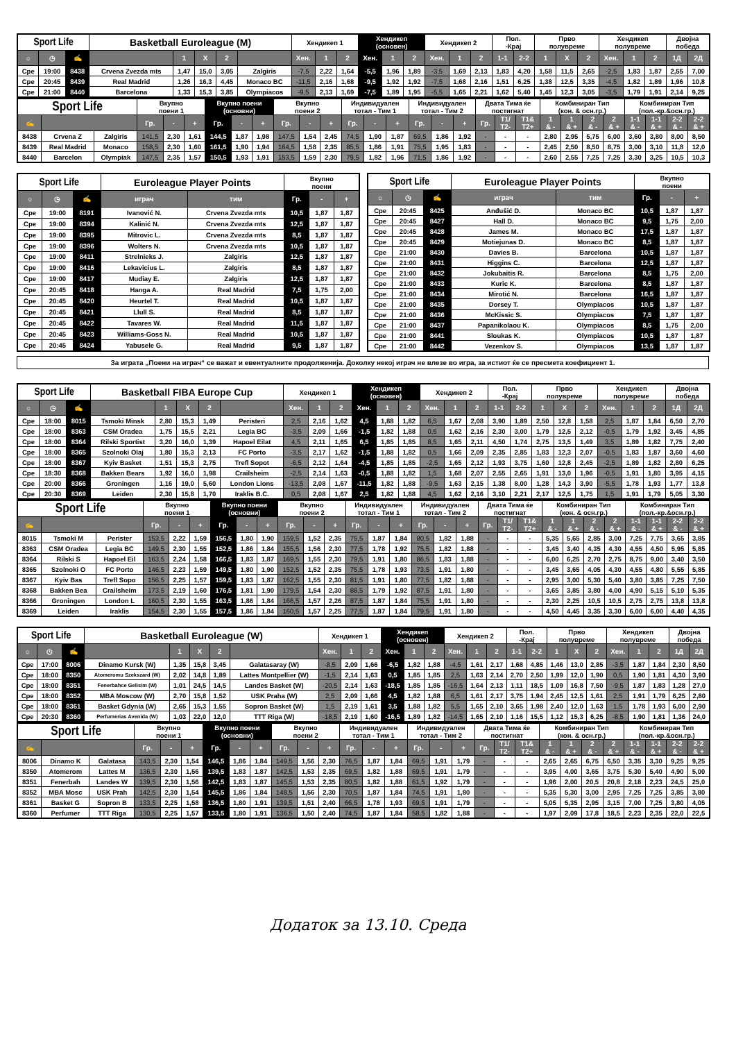| Sport Life | | | Basketball Euroleague (M) | | | | | Хендикеп 1 | | | Хендикеп (основен) | | | Хендикеп 2 | | | Пол. -Крај | | Прво полувреме | | | Хендикеп полувреме | | | Двојна победа | |
| ☼ | ◷ | ✍ | | 1 | X | 2 | | Хен. | 1 | 2 | Хен. | 1 | 2 | Хен. | 1 | 2 | 1-1 | 2-2 | 1 | X | 2 | Хен. | 1 | 2 | 1Д | 2Д |
| Сре | 19:00 | 8438 | Crvena Zvezda mts | 1,47 | 15,0 | 3,05 | Zalgiris | -7,5 | 2,22 | 1,64 | -5,5 | 1,96 | 1,89 | -3,5 | 1,69 | 2,13 | 1,83 | 4,20 | 1,58 | 11,5 | 2,65 | -2,5 | 1,83 | 1,87 | 2,55 | 7,00 |
| Сре | 20:45 | 8439 | Real Madrid | 1,26 | 16,3 | 4,45 | Monaco BC | -11,5 | 2,16 | 1,68 | -9,5 | 1,92 | 1,92 | -7,5 | 1,68 | 2,16 | 1,51 | 6,25 | 1,38 | 12,5 | 3,35 | -4,5 | 1,82 | 1,89 | 1,96 | 10,8 |
| Сре | 21:00 | 8440 | Barcelona | 1,33 | 15,3 | 3,85 | Olympiacos | -9,5 | 2,13 | 1,69 | -7,5 | 1,89 | 1,95 | -5,5 | 1,65 | 2,21 | 1,62 | 5,40 | 1,45 | 12,3 | 3,05 | -3,5 | 1,79 | 1,91 | 2,14 | 9,25 |
| Sport Life | | | Вкупно поени 1 | | | Вкупно поени (основни) | | | Вкупно поени 2 | | | Индивидуален тотал - Тим 1 | | | Индивидуален тотал - Тим 2 | | | Двата Тима ќе постигнат | | | Комбиниран Тип (кон. & осн.гр.) | | | | Комбиниран Тип (пол.-кр.&осн.гр.) | | | |
| ✍ | | | Гр. | - | + | Гр. | - | + | Гр. | - | + | Гр. | - | + | Гр. | - | + | Гр. | T1/ T2- | T1& T2+ | 1 & - | 1 & + | 2 & - | 2 & + | 1-1 & - | 1-1 & + | 2-2 & - | 2-2 & + |
| 8438 | Crvena Z | Zalgiris | 141,5 | 2,30 | 1,61 | 144,5 | 1,87 | 1,98 | 147,5 | 1,54 | 2,45 | 74,5 | 1,90 | 1,87 | 69,5 | 1,86 | 1,92 | - | - | - | 2,80 | 2,95 | 5,75 | 6,00 | 3,60 | 3,80 | 8,00 | 8,50 |
| 8439 | Real Madrid | Monaco | 158,5 | 2,30 | 1,60 | 161,5 | 1,90 | 1,94 | 164,5 | 1,58 | 2,35 | 85,5 | 1,86 | 1,91 | 75,5 | 1,95 | 1,83 | - | - | - | 2,45 | 2,50 | 8,50 | 8,75 | 3,00 | 3,10 | 11,8 | 12,0 |
| 8440 | Barcelon | Olympiak | 147,5 | 2,35 | 1,57 | 150,5 | 1,93 | 1,91 | 153,5 | 1,59 | 2,30 | 79,5 | 1,82 | 1,96 | 71,5 | 1,86 | 1,92 | - | - | - | 2,60 | 2,55 | 7,25 | 7,25 | 3,30 | 3,25 | 10,5 | 10,3 |
| Sport Life | | | Euroleague Player Points | | Вкупно поени | | |
| ☼ | ◷ | ✍ | играч | тим | Гр. | - | + |
| Сре | 19:00 | 8191 | Ivanović N. | Crvena Zvezda mts | 10,5 | 1,87 | 1,87 |
| Сре | 19:00 | 8394 | Kalinić N. | Crvena Zvezda mts | 12,5 | 1,87 | 1,87 |
| Сре | 19:00 | 8395 | Mitrovic L. | Crvena Zvezda mts | 8,5 | 1,87 | 1,87 |
| Сре | 19:00 | 8396 | Wolters N. | Crvena Zvezda mts | 10,5 | 1,87 | 1,87 |
| Сре | 19:00 | 8411 | Strelnieks J. | Zalgiris | 12,5 | 1,87 | 1,87 |
| Сре | 19:00 | 8416 | Lekavicius L. | Zalgiris | 8,5 | 1,87 | 1,87 |
| Сре | 19:00 | 8417 | Mudiay E. | Zalgiris | 12,5 | 1,87 | 1,87 |
| Сре | 20:45 | 8418 | Hanga A. | Real Madrid | 7,5 | 1,75 | 2,00 |
| Сре | 20:45 | 8420 | Heurtel T. | Real Madrid | 10,5 | 1,87 | 1,87 |
| Сре | 20:45 | 8421 | Llull S. | Real Madrid | 8,5 | 1,87 | 1,87 |
| Сре | 20:45 | 8422 | Tavares W. | Real Madrid | 11,5 | 1,87 | 1,87 |
| Сре | 20:45 | 8423 | Williams-Goss N. | Real Madrid | 10,5 | 1,87 | 1,87 |
| Сре | 20:45 | 8424 | Yabusele G. | Real Madrid | 9,5 | 1,87 | 1,87 |
| Sport Life | | | Euroleague Player Points | | Вкупно поени | | |
| ☼ | ◷ | ✍ | играч | тим | Гр. | - | + |
| Сре | 20:45 | 8425 | Anđušić D. | Monaco BC | 10,5 | 1,87 | 1,87 |
| Сре | 20:45 | 8427 | Hall D. | Monaco BC | 9,5 | 1,75 | 2,00 |
| Сре | 20:45 | 8428 | James M. | Monaco BC | 17,5 | 1,87 | 1,87 |
| Сре | 20:45 | 8429 | Motiejunas D. | Monaco BC | 8,5 | 1,87 | 1,87 |
| Сре | 21:00 | 8430 | Davies B. | Barcelona | 10,5 | 1,87 | 1,87 |
| Сре | 21:00 | 8431 | Higgins C. | Barcelona | 12,5 | 1,87 | 1,87 |
| Сре | 21:00 | 8432 | Jokubaitis R. | Barcelona | 8,5 | 1,75 | 2,00 |
| Сре | 21:00 | 8433 | Kuric K. | Barcelona | 8,5 | 1,87 | 1,87 |
| Сре | 21:00 | 8434 | Mirotić N. | Barcelona | 16,5 | 1,87 | 1,87 |
| Сре | 21:00 | 8435 | Dorsey T. | Olympiacos | 10,5 | 1,87 | 1,87 |
| Сре | 21:00 | 8436 | McKissic S. | Olympiacos | 7,5 | 1,87 | 1,87 |
| Сре | 21:00 | 8437 | Papanikolaou K. | Olympiacos | 8,5 | 1,75 | 2,00 |
| Сре | 21:00 | 8441 | Sloukas K. | Olympiacos | 10,5 | 1,87 | 1,87 |
| Сре | 21:00 | 8442 | Vezenkov S. | Olympiacos | 13,5 | 1,87 | 1,87 |
За играта „Поени на играч“ се важат и евентуалните продолженија. Доколку некој играч не влезе во игра, за истиот ќе се пресмета коефициент 1.
| Sport Life | | | Basketball FIBA Europe Cup | | | | | Хендикеп 1 | | | Хендикеп (основен) | | | Хендикеп 2 | | | Пол. -Крај | | Прво полувреме | | | Хендикеп полувреме | | | Двојна победа | |
| ☼ | ◷ | ✍ | | 1 | X | 2 | | Хен. | 1 | 2 | Хен. | 1 | 2 | Хен. | 1 | 2 | 1-1 | 2-2 | 1 | X | 2 | Хен. | 1 | 2 | 1Д | 2Д |
| Сре | 18:00 | 8015 | Tsmoki Minsk | 2,80 | 15,3 | 1,49 | Peristeri | 2,5 | 2,16 | 1,62 | 4,5 | 1,88 | 1,82 | 6,5 | 1,67 | 2,08 | 3,90 | 1,89 | 2,50 | 12,8 | 1,58 | 2,5 | 1,87 | 1,84 | 6,50 | 2,70 |
| Сре | 18:00 | 8363 | CSM Oradea | 1,75 | 15,5 | 2,21 | Legia BC | -3,5 | 2,09 | 1,66 | -1,5 | 1,82 | 1,88 | 0,5 | 1,62 | 2,16 | 2,30 | 3,00 | 1,79 | 12,5 | 2,12 | -0,5 | 1,79 | 1,92 | 3,45 | 4,85 |
| Сре | 18:00 | 8364 | Rilski Sportist | 3,20 | 16,0 | 1,39 | Hapoel Eilat | 4,5 | 2,11 | 1,65 | 6,5 | 1,85 | 1,85 | 8,5 | 1,65 | 2,11 | 4,50 | 1,74 | 2,75 | 13,5 | 1,49 | 3,5 | 1,89 | 1,82 | 7,75 | 2,40 |
| Сре | 18:00 | 8365 | Szolnoki Olaj | 1,80 | 15,3 | 2,13 | FC Porto | -3,5 | 2,17 | 1,62 | -1,5 | 1,88 | 1,82 | 0,5 | 1,66 | 2,09 | 2,35 | 2,85 | 1,83 | 12,3 | 2,07 | -0,5 | 1,83 | 1,87 | 3,60 | 4,60 |
| Сре | 18:00 | 8367 | Kyiv Basket | 1,51 | 15,3 | 2,75 | Trefl Sopot | -6,5 | 2,12 | 1,64 | -4,5 | 1,85 | 1,85 | -2,5 | 1,65 | 2,12 | 1,93 | 3,75 | 1,60 | 12,8 | 2,45 | -2,5 | 1,89 | 1,82 | 2,80 | 6,25 |
| Сре | 18:30 | 8368 | Bakken Bears | 1,92 | 16,0 | 1,98 | Crailsheim | -2,5 | 2,14 | 1,63 | -0,5 | 1,88 | 1,82 | 1,5 | 1,68 | 2,07 | 2,55 | 2,65 | 1,91 | 13,0 | 1,96 | -0,5 | 1,91 | 1,80 | 3,95 | 4,15 |
| Сре | 20:00 | 8366 | Groningen | 1,16 | 19,0 | 5,60 | London Lions | -13,5 | 2,08 | 1,67 | -11,5 | 1,82 | 1,88 | -9,5 | 1,63 | 2,15 | 1,38 | 8,00 | 1,28 | 14,3 | 3,90 | -5,5 | 1,78 | 1,93 | 1,77 | 13,8 |
| Сре | 20:30 | 8369 | Leiden | 2,30 | 15,8 | 1,70 | Iraklis B.C. | 0,5 | 2,08 | 1,67 | 2,5 | 1,82 | 1,88 | 4,5 | 1,62 | 2,16 | 3,10 | 2,21 | 2,17 | 12,5 | 1,75 | 1,5 | 1,91 | 1,79 | 5,05 | 3,30 |
| Sport Life | | | Вкупно поени 1 | | | Вкупно поени (основни) | | | Вкупно поени 2 | | | Индивидуален тотал - Тим 1 | | | Индивидуален тотал - Тим 2 | | | Двата Тима ќе постигнат | | | Комбиниран Тип (кон. & осн.гр.) | | | | Комбиниран Тип (пол.-кр.&осн.гр.) | | | |
| ✍ | | | Гр. | - | + | Гр. | - | + | Гр. | - | + | Гр. | - | + | Гр. | - | + | Гр. | T1/ T2- | T1& T2+ | 1 & - | 1 & + | 2 & - | 2 & + | 1-1 & - | 1-1 & + | 2-2 & - | 2-2 & + |
| 8015 | Tsmoki M | Perister | 153,5 | 2,22 | 1,59 | 156,5 | 1,80 | 1,90 | 159,5 | 1,52 | 2,35 | 75,5 | 1,87 | 1,84 | 80,5 | 1,82 | 1,88 | - | - | - | 5,35 | 5,65 | 2,85 | 3,00 | 7,25 | 7,75 | 3,65 | 3,85 |
| 8363 | CSM Oradea | Legia BC | 149,5 | 2,30 | 1,55 | 152,5 | 1,86 | 1,84 | 155,5 | 1,56 | 2,30 | 77,5 | 1,78 | 1,92 | 75,5 | 1,82 | 1,88 | - | - | - | 3,45 | 3,40 | 4,35 | 4,30 | 4,55 | 4,50 | 5,95 | 5,85 |
| 8364 | Rilski S | Hapoel Eil | 163,5 | 2,24 | 1,58 | 166,5 | 1,83 | 1,87 | 169,5 | 1,55 | 2,30 | 79,5 | 1,91 | 1,80 | 86,5 | 1,83 | 1,88 | - | - | - | 6,00 | 6,25 | 2,70 | 2,75 | 8,75 | 9,00 | 3,40 | 3,50 |
| 8365 | Szolnoki O | FC Porto | 146,5 | 2,23 | 1,59 | 149,5 | 1,80 | 1,90 | 152,5 | 1,52 | 2,35 | 75,5 | 1,78 | 1,93 | 73,5 | 1,91 | 1,80 | - | - | - | 3,45 | 3,65 | 4,05 | 4,30 | 4,55 | 4,80 | 5,55 | 5,85 |
| 8367 | Kyiv Bas | Trefl Sopo | 156,5 | 2,25 | 1,57 | 159,5 | 1,83 | 1,87 | 162,5 | 1,55 | 2,30 | 81,5 | 1,91 | 1,80 | 77,5 | 1,82 | 1,88 | - | - | - | 2,95 | 3,00 | 5,30 | 5,40 | 3,80 | 3,85 | 7,25 | 7,50 |
| 8368 | Bakken Bea | Crailsheim | 173,5 | 2,19 | 1,60 | 176,5 | 1,81 | 1,90 | 179,5 | 1,54 | 2,30 | 88,5 | 1,79 | 1,92 | 87,5 | 1,91 | 1,80 | - | - | - | 3,65 | 3,85 | 3,80 | 4,00 | 4,90 | 5,15 | 5,10 | 5,35 |
| 8366 | Groningen | London L | 160,5 | 2,30 | 1,55 | 163,5 | 1,86 | 1,84 | 166,5 | 1,57 | 2,26 | 87,5 | 1,87 | 1,84 | 75,5 | 1,91 | 1,80 | - | - | - | 2,30 | 2,25 | 10,5 | 10,5 | 2,75 | 2,75 | 13,8 | 13,8 |
| 8369 | Leiden | Iraklis | 154,5 | 2,30 | 1,55 | 157,5 | 1,86 | 1,84 | 160,5 | 1,57 | 2,25 | 77,5 | 1,87 | 1,84 | 79,5 | 1,91 | 1,80 | - | - | - | 4,50 | 4,45 | 3,35 | 3,30 | 6,00 | 6,00 | 4,40 | 4,35 |
| Sport Life | | | Basketball Euroleague (W) | | | | | Хендикеп 1 | | | Хендикеп (основен) | | | Хендикеп 2 | | | Пол. -Крај | | Прво полувреме | | | Хендикеп полувреме | | | Двојна победа | |
| ☼ | ◷ | ✍ | | 1 | X | 2 | | Хен. | 1 | 2 | Хен. | 1 | 2 | Хен. | 1 | 2 | 1-1 | 2-2 | 1 | X | 2 | Хен. | 1 | 2 | 1Д | 2Д |
| Сре | 17:00 | 8006 | Dinamo Kursk (W) | 1,35 | 15,8 | 3,45 | Galatasaray (W) | -8,5 | 2,09 | 1,66 | -6,5 | 1,82 | 1,88 | -4,5 | 1,61 | 2,17 | 1,68 | 4,85 | 1,46 | 13,0 | 2,85 | -3,5 | 1,87 | 1,84 | 2,30 | 8,50 |
| Сре | 18:00 | 8350 | Atomeromu Szekszard (W) | 2,02 | 14,8 | 1,89 | Lattes Montpellier (W) | -1,5 | 2,14 | 1,63 | 0,5 | 1,85 | 1,85 | 2,5 | 1,63 | 2,14 | 2,70 | 2,50 | 1,99 | 12,0 | 1,90 | 0,5 | 1,90 | 1,81 | 4,30 | 3,90 |
| Сре | 18:00 | 8351 | Fenerbahce Gelisim (W) | 1,01 | 24,5 | 14,5 | Landes Basket (W) | -20,5 | 2,14 | 1,63 | -18,5 | 1,85 | 1,85 | -16,5 | 1,64 | 2,13 | 1,11 | 18,5 | 1,09 | 16,8 | 7,50 | -9,5 | 1,87 | 1,83 | 1,28 | 27,0 |
| Сре | 18:00 | 8352 | MBA Moscow (W) | 2,70 | 15,8 | 1,52 | USK Praha (W) | 2,5 | 2,09 | 1,66 | 4,5 | 1,82 | 1,88 | 6,5 | 1,61 | 2,17 | 3,75 | 1,94 | 2,45 | 12,5 | 1,61 | 2,5 | 1,91 | 1,79 | 6,25 | 2,80 |
| Сре | 18:00 | 8361 | Basket Gdynia (W) | 2,65 | 15,3 | 1,55 | Sopron Basket (W) | 1,5 | 2,19 | 1,61 | 3,5 | 1,88 | 1,82 | 5,5 | 1,65 | 2,10 | 3,65 | 1,98 | 2,40 | 12,0 | 1,63 | 1,5 | 1,78 | 1,93 | 6,00 | 2,90 |
| Сре | 20:30 | 8360 | Perfumerias Avenida (W) | 1,03 | 22,0 | 12,0 | TTT Riga (W) | -18,5 | 2,19 | 1,60 | -16,5 | 1,89 | 1,82 | -14,5 | 1,65 | 2,10 | 1,16 | 15,5 | 1,12 | 15,3 | 6,25 | -8,5 | 1,90 | 1,81 | 1,36 | 24,0 |
| Sport Life | | | Вкупно поени 1 | | | Вкупно поени (основни) | | | Вкупно поени 2 | | | Индивидуален тотал - Тим 1 | | | Индивидуален тотал - Тим 2 | | | Двата Тима ќе постигнат | | | Комбиниран Тип (кон. & осн.гр.) | | | | Комбиниран Тип (пол.-кр.&осн.гр.) | | | |
| ✍ | | | Гр. | - | + | Гр. | - | + | Гр. | - | + | Гр. | - | + | Гр. | - | + | Гр. | T1/ T2- | T1& T2+ | 1 & - | 1 & + | 2 & - | 2 & + | 1-1 & - | 1-1 & + | 2-2 & - | 2-2 & + |
| 8006 | Dinamo K | Galatasa | 143,5 | 2,30 | 1,54 | 146,5 | 1,86 | 1,84 | 149,5 | 1,56 | 2,30 | 76,5 | 1,87 | 1,84 | 69,5 | 1,91 | 1,79 | - | - | - | 2,65 | 2,65 | 6,75 | 6,50 | 3,35 | 3,30 | 9,25 | 9,25 |
| 8350 | Atomerom | Lattes M | 136,5 | 2,30 | 1,56 | 139,5 | 1,83 | 1,87 | 142,5 | 1,53 | 2,35 | 69,5 | 1,82 | 1,88 | 69,5 | 1,91 | 1,79 | - | - | - | 3,95 | 4,00 | 3,65 | 3,75 | 5,30 | 5,40 | 4,90 | 5,00 |
| 8351 | Fenerbah | Landes W | 139,5 | 2,30 | 1,56 | 142,5 | 1,83 | 1,87 | 145,5 | 1,53 | 2,35 | 80,5 | 1,82 | 1,88 | 61,5 | 1,92 | 1,79 | - | - | - | 1,96 | 2,00 | 20,5 | 20,8 | 2,18 | 2,23 | 24,5 | 25,0 |
| 8352 | MBA Mosc | USK Prah | 142,5 | 2,30 | 1,54 | 145,5 | 1,86 | 1,84 | 148,5 | 1,56 | 2,30 | 70,5 | 1,87 | 1,84 | 74,5 | 1,91 | 1,80 | - | - | - | 5,35 | 5,30 | 3,00 | 2,95 | 7,25 | 7,25 | 3,85 | 3,80 |
| 8361 | Basket G | Sopron B | 133,5 | 2,25 | 1,58 | 136,5 | 1,80 | 1,91 | 139,5 | 1,51 | 2,40 | 66,5 | 1,78 | 1,93 | 69,5 | 1,91 | 1,79 | - | - | - | 5,05 | 5,35 | 2,95 | 3,15 | 7,00 | 7,25 | 3,80 | 4,05 |
| 8360 | Perfumer | TTT Riga | 130,5 | 2,25 | 1,57 | 133,5 | 1,80 | 1,91 | 136,5 | 1,50 | 2,40 | 74,5 | 1,87 | 1,84 | 58,5 | 1,82 | 1,88 | - | - | - | 1,97 | 2,09 | 17,8 | 18,5 | 2,23 | 2,35 | 22,0 | 22,5 |
Додаток за 13.10. Среда